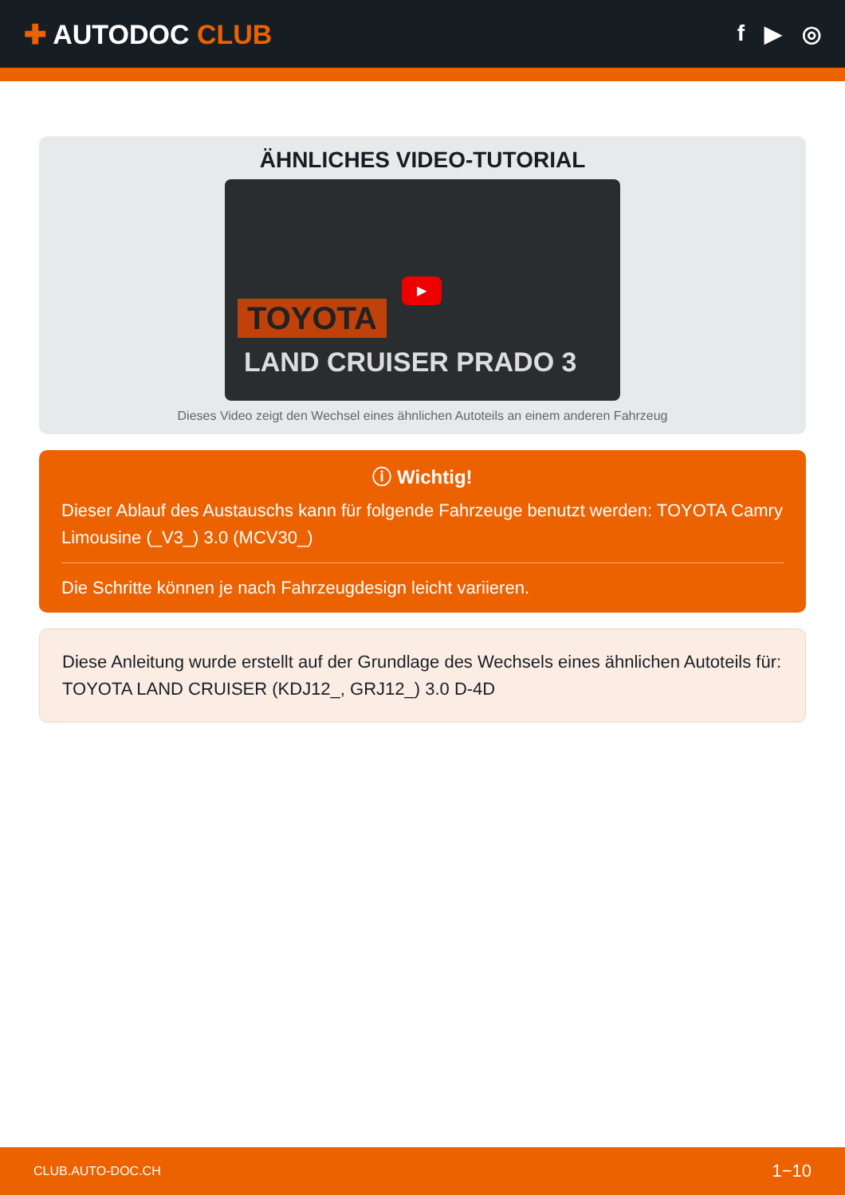✚ AUTODOC CLUB
f ▶ ◎
ÄHNLICHES VIDEO-TUTORIAL
▶
TOYOTA
LAND CRUISER PRADO 3
Dieses Video zeigt den Wechsel eines ähnlichen Autoteils an einem anderen Fahrzeug
ⓘ Wichtig!
Dieser Ablauf des Austauschs kann für folgende Fahrzeuge benutzt werden: TOYOTA Camry Limousine (_V3_) 3.0 (MCV30_)
Die Schritte können je nach Fahrzeugdesign leicht variieren.
Diese Anleitung wurde erstellt auf der Grundlage des Wechsels eines ähnlichen Autoteils für: TOYOTA LAND CRUISER (KDJ12_, GRJ12_) 3.0 D-4D
CLUB.AUTO-DOC.CH 1−10